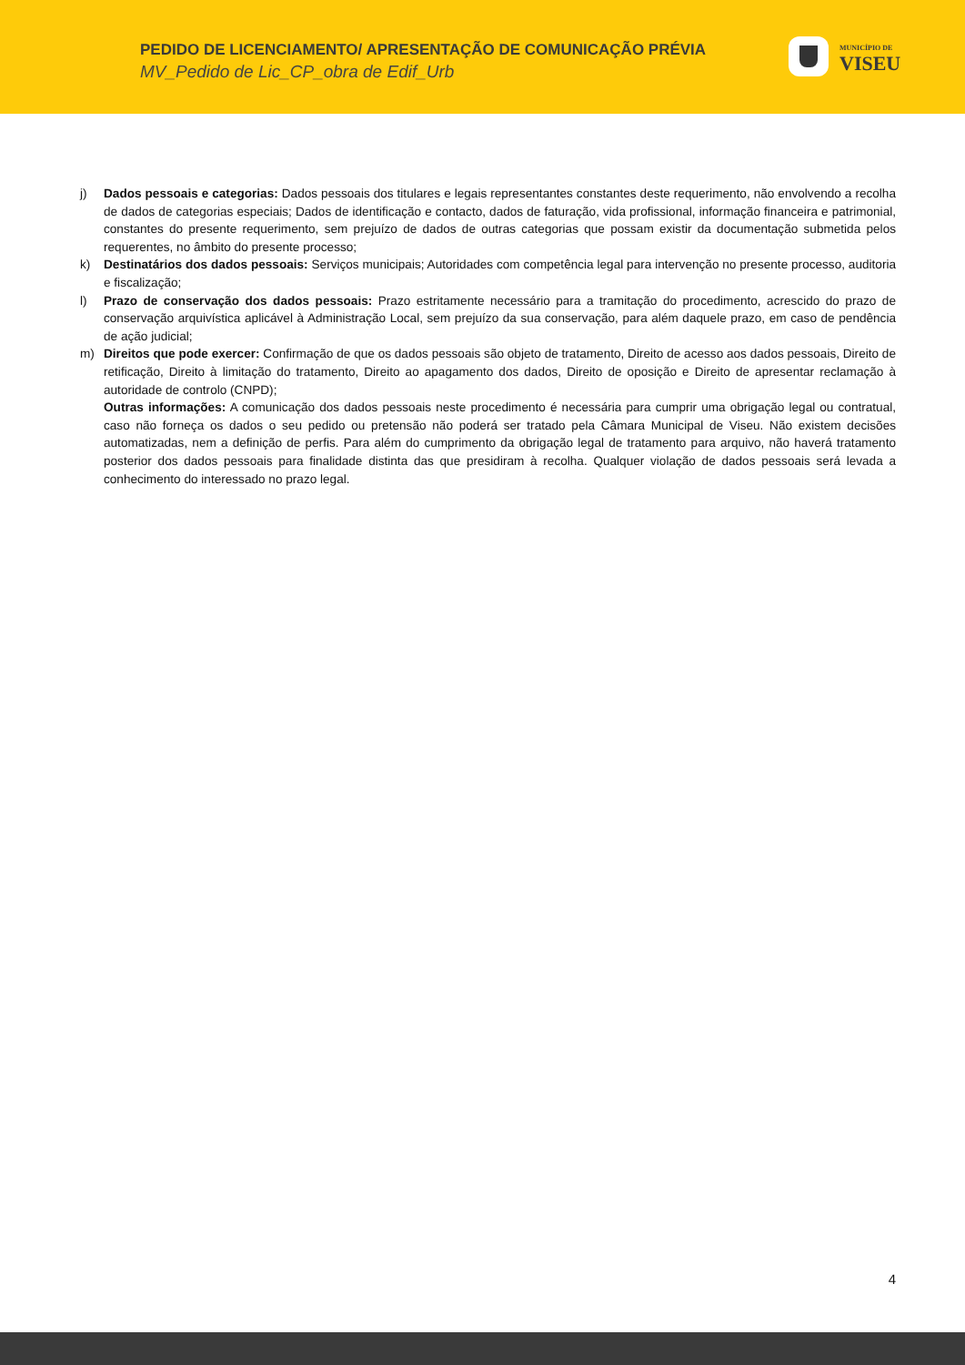PEDIDO DE LICENCIAMENTO/ APRESENTAÇÃO DE COMUNICAÇÃO PRÉVIA
MV_Pedido de Lic_CP_obra de Edif_Urb
MUNICÍPIO DE
VISEU
j) Dados pessoais e categorias: Dados pessoais dos titulares e legais representantes constantes deste requerimento, não envolvendo a recolha de dados de categorias especiais; Dados de identificação e contacto, dados de faturação, vida profissional, informação financeira e patrimonial, constantes do presente requerimento, sem prejuízo de dados de outras categorias que possam existir da documentação submetida pelos requerentes, no âmbito do presente processo;
k) Destinatários dos dados pessoais: Serviços municipais; Autoridades com competência legal para intervenção no presente processo, auditoria e fiscalização;
l) Prazo de conservação dos dados pessoais: Prazo estritamente necessário para a tramitação do procedimento, acrescido do prazo de conservação arquivística aplicável à Administração Local, sem prejuízo da sua conservação, para além daquele prazo, em caso de pendência de ação judicial;
m) Direitos que pode exercer: Confirmação de que os dados pessoais são objeto de tratamento, Direito de acesso aos dados pessoais, Direito de retificação, Direito à limitação do tratamento, Direito ao apagamento dos dados, Direito de oposição e Direito de apresentar reclamação à autoridade de controlo (CNPD);
Outras informações: A comunicação dos dados pessoais neste procedimento é necessária para cumprir uma obrigação legal ou contratual, caso não forneça os dados o seu pedido ou pretensão não poderá ser tratado pela Câmara Municipal de Viseu. Não existem decisões automatizadas, nem a definição de perfis. Para além do cumprimento da obrigação legal de tratamento para arquivo, não haverá tratamento posterior dos dados pessoais para finalidade distinta das que presidiram à recolha. Qualquer violação de dados pessoais será levada a conhecimento do interessado no prazo legal.
4